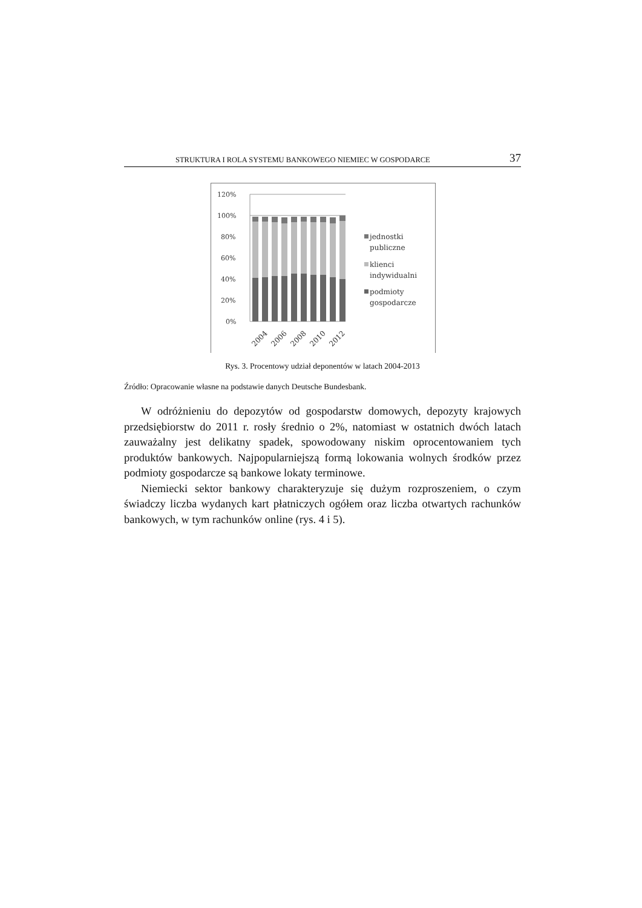STRUKTURA I ROLA SYSTEMU BANKOWEGO NIEMIEC W GOSPODARCE 37
120%
100%
80%
60%
40%
20%
0%
2004
2006
2008
2010
2012
jednostki
publiczne
klienci
indywidualni
podmioty
gospodarcze
Rys. 3. Procentowy udział deponentów w latach 2004-2013
Źródło: Opracowanie własne na podstawie danych Deutsche Bundesbank.
W odróżnieniu do depozytów od gospodarstw domowych, depozyty krajowych przedsiębiorstw do 2011 r. rosły średnio o 2%, natomiast w ostatnich dwóch latach zauważalny jest delikatny spadek, spowodowany niskim oprocentowaniem tych produktów bankowych. Najpopularniejszą formą lokowania wolnych środków przez podmioty gospodarcze są bankowe lokaty terminowe.
Niemiecki sektor bankowy charakteryzuje się dużym rozproszeniem, o czym świadczy liczba wydanych kart płatniczych ogółem oraz liczba otwartych rachunków bankowych, w tym rachunków online (rys. 4 i 5).